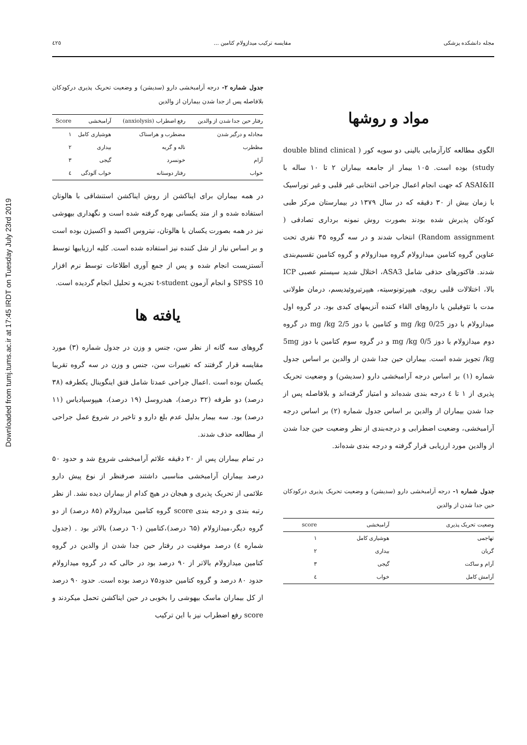Downloaded from tumj.tums.ac.ir at 17:45 IRDT on Tuesday July 23rd 2019
مجله دانشکده پزشکی مقایسه ترکیب میدازولام کتامین ... ٤٢٥
مواد و روشها
الگوی مطالعه کارآزمایی بالینی دو سویه کور ( double blind clinical study) بوده است. ۱۰۵ بیمار از جامعه بیماران ۲ تا ۱۰ ساله با ASAI&II که جهت انجام اعمال جراحی انتخابی غیر قلبی و غیر توراسیک با زمان بیش از ۳۰ دقیقه که در سال ۱۳۷۹ در بیمارستان مرکز طبی کودکان پذیرش شده بودند بصورت روش نمونه برداری تصادفی ( Random assignment) انتخاب شدند و در سه گروه ۳۵ نفری تحت عناوین گروه کتامین میدازولام گروه میدازولام و گروه کتامین تقسیم‌بندی شدند. فاکتورهای حذفی شامل ASA3، اختلال شدید سیستم عصبی ICP بالا، اختلالات قلبی ریوی، هیپرتونوسیته، هیپرتیروئیدیسم، درمان طولانی مدت با تئوفیلین یا داروهای القاء کننده آنزیمهای کبدی بود. در گروه اول میدازولام با دوز 0/25 mg /kg و کتامین با دوز 2/5 mg /kg در گروه دوم میدازولام با دوز 0/5 mg /kg و در گروه سوم کتامین با دوز 5mg /kg تجویز شده است. بیماران حین جدا شدن از والدین بر اساس جدول شماره (۱) بر اساس درجه آرامبخشی دارو (سدیشن) و وضعیت تحریک پذیری از ۱ تا ٤ درجه بندی شده‌اند و امتیاز گرفته‌اند و بلافاصله پس از جدا شدن بیماران از والدین بر اساس جدول شماره (۲) بر اساس درجه آرامبخشی، وضعیت اضطرابی و درجه‌بندی از نظر وضعیت حین جدا شدن از والدین مورد ارزیابی قرار گرفته و درجه بندی شده‌اند.
جدول شماره ۱- درجه آرامبخشی دارو (سدیشن) و وضعیت تحریک پذیری درکودکان حین جدا شدن از والدین
| وضعیت تحریک پذیری | آرامبخشی | score |
| --- | --- | --- |
| تهاجمی | هوشیاری کامل | ۱ |
| گریان | بیداری | ۲ |
| آرام و ساکت | گیجی | ۳ |
| آرامش کامل | خواب | ٤ |
جدول شماره ۲- درجه آرامبخشی دارو (سدیشن) و وضعیت تحریک پذیری درکودکان بلافاصله پس از جدا شدن بیماران از والدین
| رفتار حین جدا شدن از والدین | رفع اضطراب (anxiolysis) | آرامبخشی | Score |
| --- | --- | --- | --- |
| مجادله و درگیر شدن | مضطرب و هراسناک | هوشیاری کامل | ۱ |
| مظطرب | ناله و گریه | بیداری | ۲ |
| آرام | خونسرد | گیجی | ۳ |
| خواب | رفتار دوستانه | خواب آلودگی | ٤ |
در همه بیماران برای ایناکشن از روش ایناکشن استنشاقی با هالوتان استفاده شده و از متد یکسانی بهره گرفته شده است و نگهداری بیهوشی نیز در همه بصورت یکسان با هالوتان، نیتروس اکسید و اکسیژن بوده است و بر اساس نیاز از شل کننده نیز استفاده شده است. کلیه ارزیابیها توسط آنستزیست انجام شده و پس از جمع آوری اطلاعات توسط نرم افزار SPSS 10 و انجام آزمون t-student تجزیه و تحلیل انجام گردیده است.
یافته ها
گروهای سه گانه از نظر سن، جنس و وزن در جدول شماره (۳) مورد مقایسه قرار گرفتند که تغییرات سن، جنس و وزن در سه گروه تقریبا یکسان بوده است .اعمال جراحی عمدتا شامل فتق اینگوینال یکطرفه (۳۸ درصد) دو طرفه (۳۲ درصد)، هیدروسل (۱۹ درصد)، هیپوسپادیاس (۱۱ درصد) بود. سه بیمار بدلیل عدم بلع دارو و تاخیر در شروع عمل جراحی از مطالعه حذف شدند.
در تمام بیماران پس از ۲۰ دقیقه علائم آرامبخشی شروع شد و حدود ۵۰ درصد بیماران آرامبخشی مناسبی داشتند صرفنظر از نوع پیش دارو علائمی از تحریک پذیری و هیجان در هیچ کدام از بیماران دیده نشد. از نظر رتبه بندی و درجه بندی score گروه کتامین میدازولام (۸۵ درصد) از دو گروه دیگر،میدازولام (٦۵ درصد)،کتامین (٦۰ درصد) بالاتر بود . (جدول شماره ٤) درصد موفقیت در رفتار حین جدا شدن از والدین در گروه کتامین میدازولام بالاتر از ۹۰ درصد بود در حالی که در گروه میدازولام حدود ۸۰ درصد و گروه کتامین حدود۷۵ درصد بوده است. حدود ۹۰ درصد از کل بیماران ماسک بیهوشی را بخوبی در حین ایناکشن تحمل میکردند و score رفع اضطراب نیز با این ترکیب